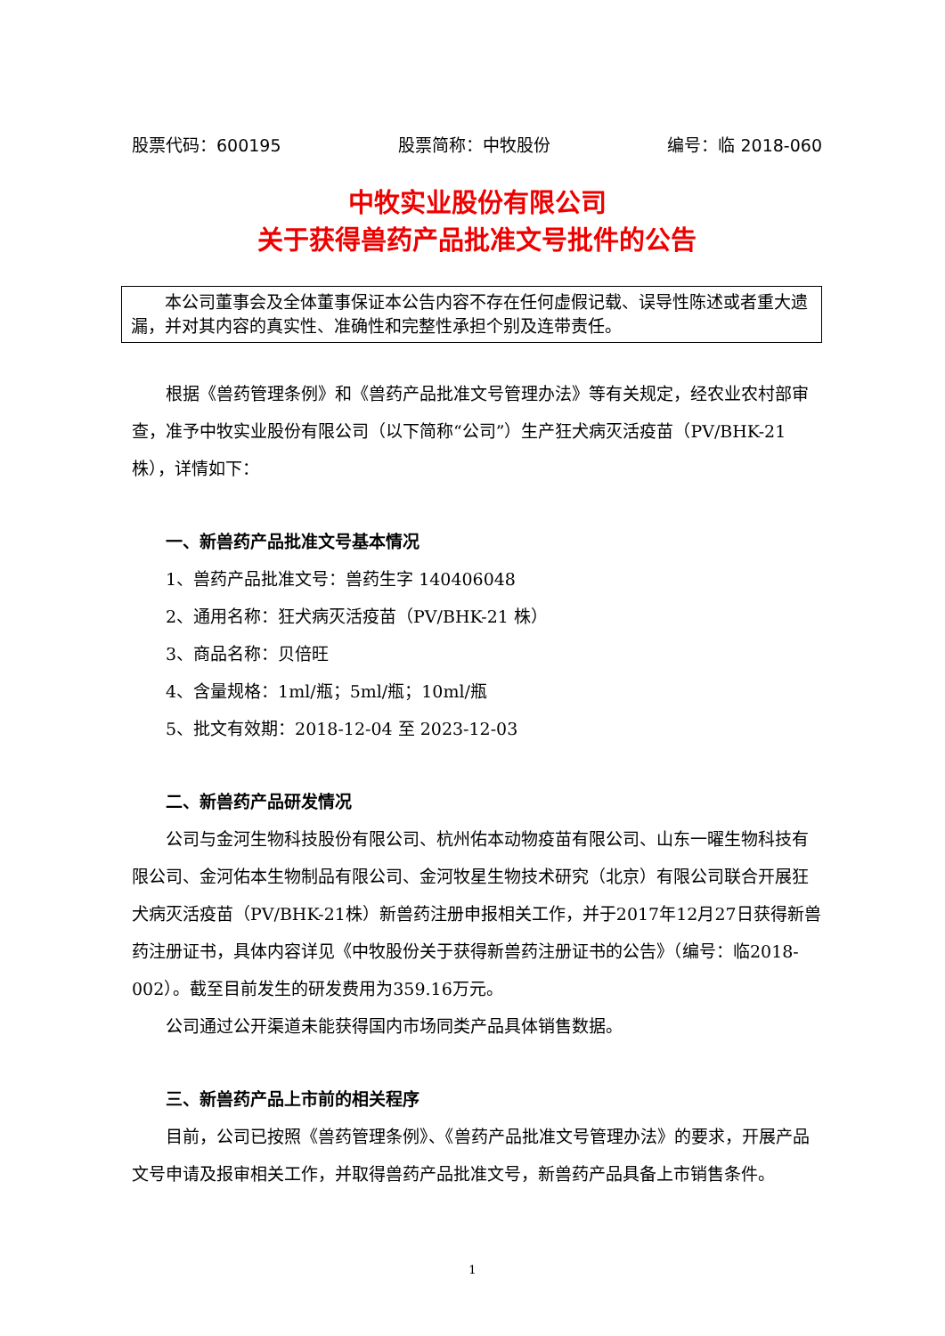股票代码：600195 股票简称：中牧股份 编号：临 2018-060
中牧实业股份有限公司
关于获得兽药产品批准文号批件的公告
本公司董事会及全体董事保证本公告内容不存在任何虚假记载、误导性陈述或者重大遗漏，并对其内容的真实性、准确性和完整性承担个别及连带责任。
根据《兽药管理条例》和《兽药产品批准文号管理办法》等有关规定，经农业农村部审查，准予中牧实业股份有限公司（以下简称“公司”）生产狂犬病灭活疫苗（PV/BHK-21 株），详情如下：
一、新兽药产品批准文号基本情况
1、兽药产品批准文号：兽药生字 140406048
2、通用名称：狂犬病灭活疫苗（PV/BHK-21 株）
3、商品名称：贝倍旺
4、含量规格：1ml/瓶；5ml/瓶；10ml/瓶
5、批文有效期：2018-12-04 至 2023-12-03
二、新兽药产品研发情况
公司与金河生物科技股份有限公司、杭州佑本动物疫苗有限公司、山东一曜生物科技有限公司、金河佑本生物制品有限公司、金河牧星生物技术研究（北京）有限公司联合开展狂犬病灭活疫苗（PV/BHK-21株）新兽药注册申报相关工作，并于2017年12月27日获得新兽药注册证书，具体内容详见《中牧股份关于获得新兽药注册证书的公告》（编号：临2018-002）。截至目前发生的研发费用为359.16万元。
公司通过公开渠道未能获得国内市场同类产品具体销售数据。
三、新兽药产品上市前的相关程序
目前，公司已按照《兽药管理条例》、《兽药产品批准文号管理办法》的要求，开展产品文号申请及报审相关工作，并取得兽药产品批准文号，新兽药产品具备上市销售条件。
1